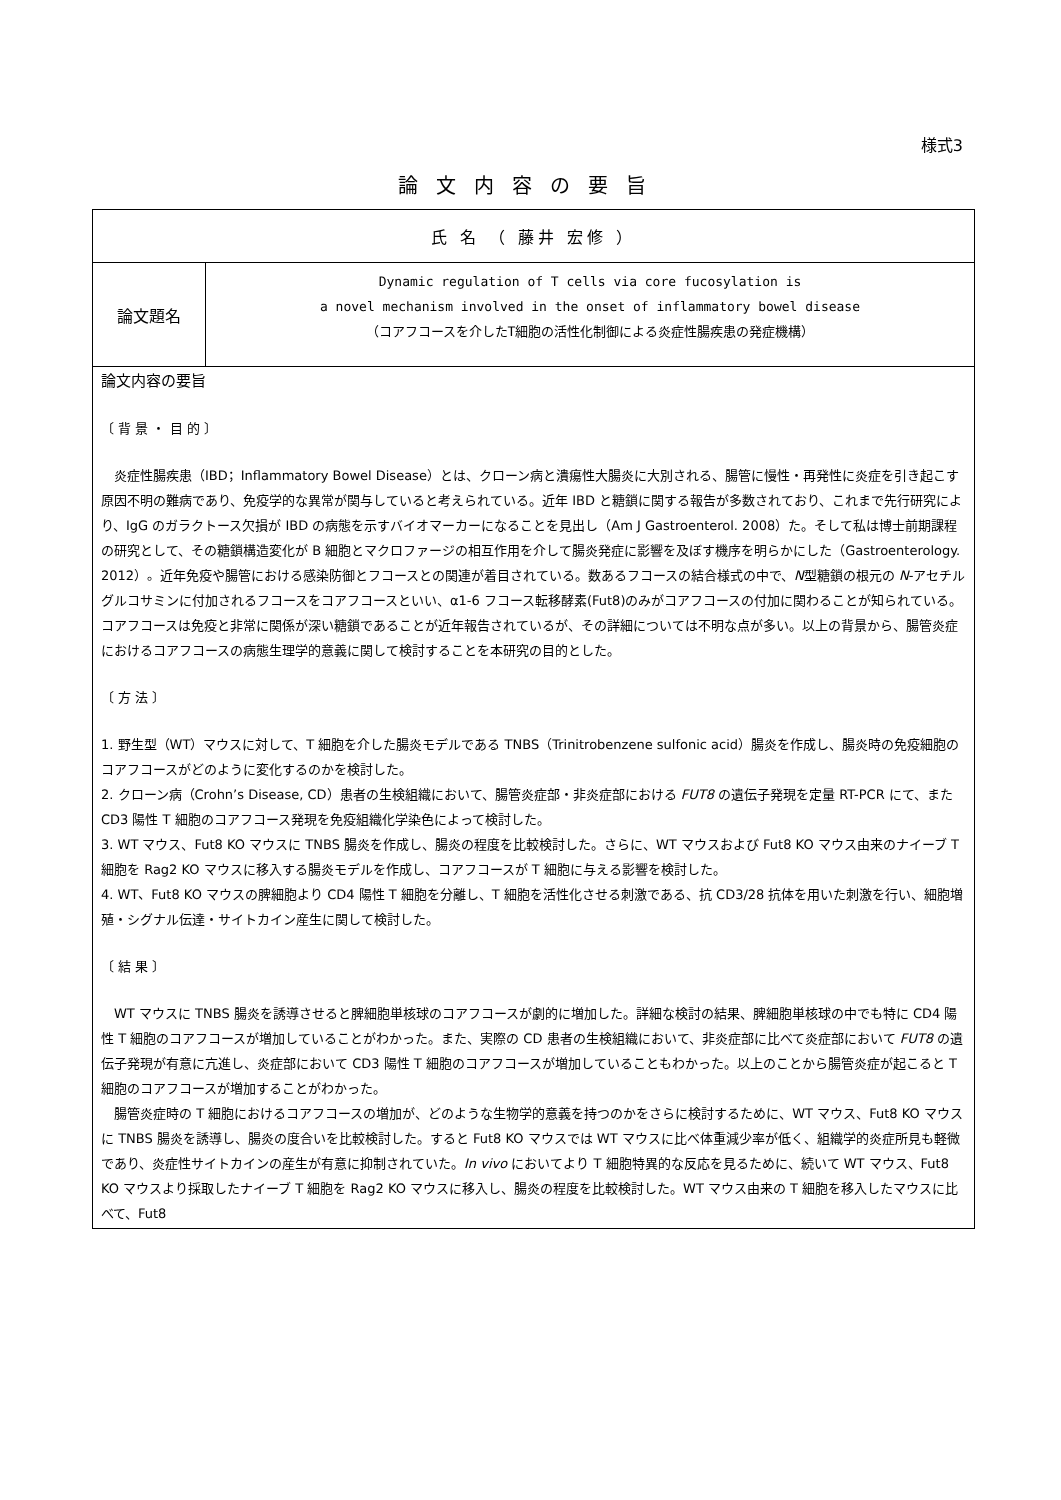様式3
論文内容の要旨
| 氏 名 （ 藤井 宏修 ） | |
| 論文題名 | Dynamic regulation of T cells via core fucosylation is a novel mechanism involved in the onset of inflammatory bowel disease （コアフコースを介したT細胞の活性化制御による炎症性腸疾患の発症機構） |
| 論文内容の要旨 〔 背 景 ・ 目 的 〕 炎症性腸疾患（IBD；Inflammatory Bowel Disease）とは、クローン病と潰瘍性大腸炎に大別される、腸管に慢性・再発性に炎症を引き起こす原因不明の難病であり、免疫学的な異常が関与していると考えられている。近年 IBD と糖鎖に関する報告が多数されており、これまで先行研究により、IgG のガラクトース欠損が IBD の病態を示すバイオマーカーになることを見出し（Am J Gastroenterol. 2008）た。そして私は博士前期課程の研究として、その糖鎖構造変化が B 細胞とマクロファージの相互作用を介して腸炎発症に影響を及ぼす機序を明らかにした（Gastroenterology. 2012）。近年免疫や腸管における感染防御とフコースとの関連が着目されている。数あるフコースの結合様式の中で、 N 型糖鎖の根元の N -アセチルグルコサミンに付加されるフコースをコアフコースといい、α1-6 フコース転移酵素(Fut8)のみがコアフコースの付加に関わることが知られている。コアフコースは免疫と非常に関係が深い糖鎖であることが近年報告されているが、その詳細については不明な点が多い。以上の背景から、腸管炎症におけるコアフコースの病態生理学的意義に関して検討することを本研究の目的とした。 〔 方 法 〕 1. 野生型（WT）マウスに対して、T 細胞を介した腸炎モデルである TNBS（Trinitrobenzene sulfonic acid）腸炎を作成し、腸炎時の免疫細胞のコアフコースがどのように変化するのかを検討した。 2. クローン病（Crohn’s Disease, CD）患者の生検組織において、腸管炎症部・非炎症部における FUT8 の遺伝子発現を定量 RT-PCR にて、また CD3 陽性 T 細胞のコアフコース発現を免疫組織化学染色によって検討した。 3. WT マウス、Fut8 KO マウスに TNBS 腸炎を作成し、腸炎の程度を比較検討した。さらに、WT マウスおよび Fut8 KO マウス由来のナイーブ T 細胞を Rag2 KO マウスに移入する腸炎モデルを作成し、コアフコースが T 細胞に与える影響を検討した。 4. WT、Fut8 KO マウスの脾細胞より CD4 陽性 T 細胞を分離し、T 細胞を活性化させる刺激である、抗 CD3/28 抗体を用いた刺激を行い、細胞増殖・シグナル伝達・サイトカイン産生に関して検討した。 〔 結 果 〕 WT マウスに TNBS 腸炎を誘導させると脾細胞単核球のコアフコースが劇的に増加した。詳細な検討の結果、脾細胞単核球の中でも特に CD4 陽性 T 細胞のコアフコースが増加していることがわかった。また、実際の CD 患者の生検組織において、非炎症部に比べて炎症部において FUT8 の遺伝子発現が有意に亢進し、炎症部において CD3 陽性 T 細胞のコアフコースが増加していることもわかった。以上のことから腸管炎症が起こると T 細胞のコアフコースが増加することがわかった。 腸管炎症時の T 細胞におけるコアフコースの増加が、どのような生物学的意義を持つのかをさらに検討するために、WT マウス、Fut8 KO マウスに TNBS 腸炎を誘導し、腸炎の度合いを比較検討した。すると Fut8 KO マウスでは WT マウスに比べ体重減少率が低く、組織学的炎症所見も軽微であり、炎症性サイトカインの産生が有意に抑制されていた。 In vivo においてより T 細胞特異的な反応を見るために、続いて WT マウス、Fut8 KO マウスより採取したナイーブ T 細胞を Rag2 KO マウスに移入し、腸炎の程度を比較検討した。WT マウス由来の T 細胞を移入したマウスに比べて、Fut8 | |